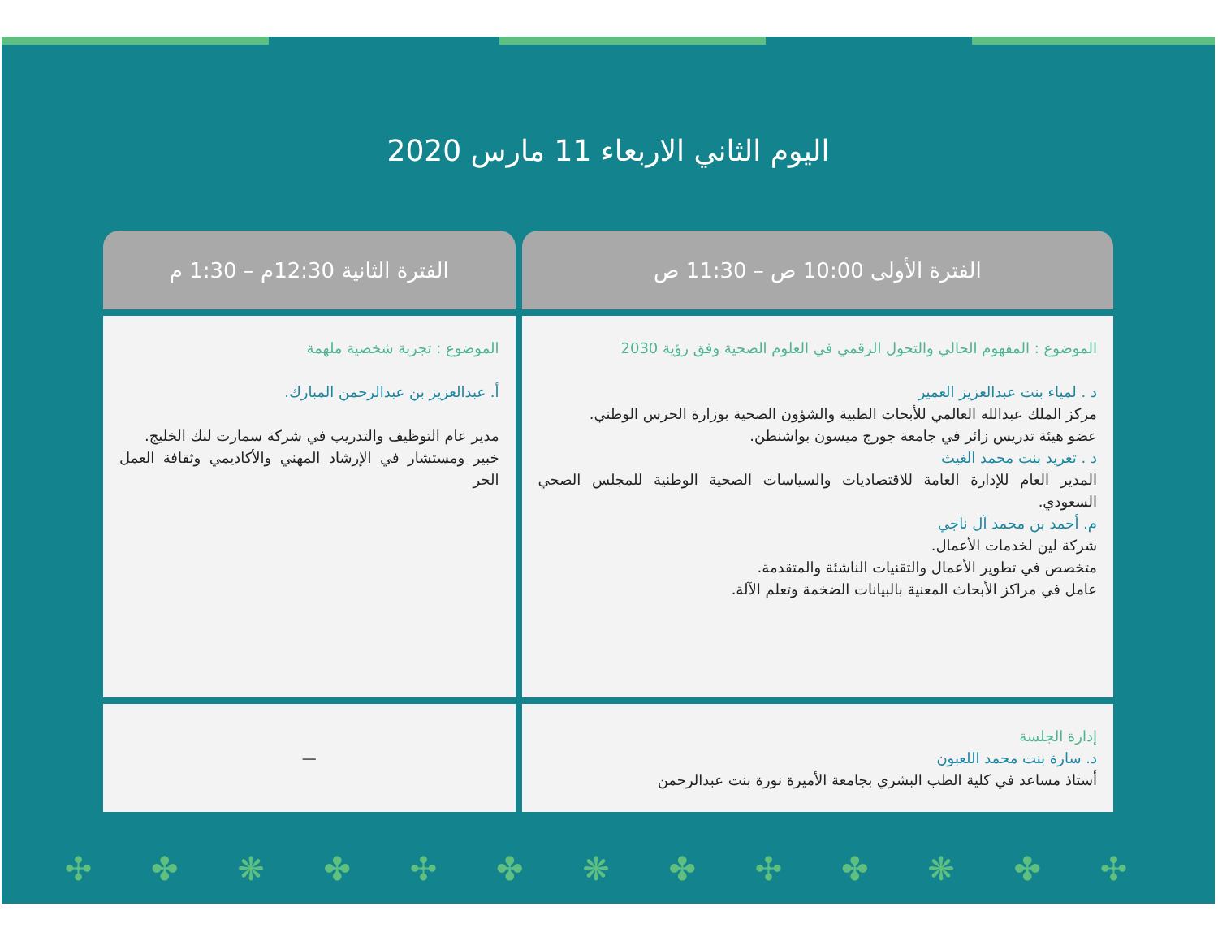اليوم الثاني الاربعاء 11 مارس 2020
| الفترة الأولى 10:00 ص – 11:30 ص | الفترة الثانية 12:30م – 1:30 م |
| --- | --- |
| الموضوع : المفهوم الحالي والتحول الرقمي في العلوم الصحية وفق رؤية 2030 د . لمياء بنت عبدالعزيز العمير مركز الملك عبدالله العالمي للأبحاث الطبية والشؤون الصحية بوزارة الحرس الوطني. عضو هيئة تدريس زائر في جامعة جورج ميسون بواشنطن. د . تغريد بنت محمد الغيث المدير العام للإدارة العامة للاقتصاديات والسياسات الصحية الوطنية للمجلس الصحي السعودي. م. أحمد بن محمد آل ناجي شركة لين لخدمات الأعمال. متخصص في تطوير الأعمال والتقنيات الناشئة والمتقدمة. عامل في مراكز الأبحاث المعنية بالبيانات الضخمة وتعلم الآلة. | الموضوع : تجربة شخصية ملهمة أ. عبدالعزيز بن عبدالرحمن المبارك. مدير عام التوظيف والتدريب في شركة سمارت لنك الخليج. خبير ومستشار في الإرشاد المهني والأكاديمي وثقافة العمل الحر |
| إدارة الجلسة د. سارة بنت محمد اللعبون أستاذ مساعد في كلية الطب البشري بجامعة الأميرة نورة بنت عبدالرحمن | — |
✣ ✤ ❋ ✤ ✣ ✤ ❋ ✤ ✣ ✤ ❋ ✤ ✣